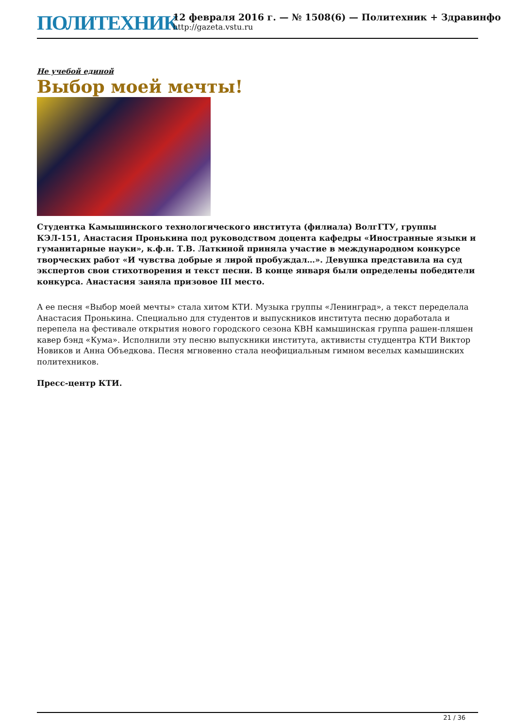ПОЛИТЕХНИК
12 февраля 2016 г. — № 1508(6) — Политехник + Здравинфо
http://gazeta.vstu.ru
Не учебой единой
Выбор моей мечты!
Студентка Камышинского технологического института (филиала) ВолгГТУ, группы КЭЛ-151, Анастасия Пронькина под руководством доцента кафедры «Иностранные языки и гуманитарные науки», к.ф.н. Т.В. Латкиной приняла участие в международном конкурсе творческих работ «И чувства добрые я лирой пробуждал…». Девушка представила на суд экспертов свои стихотворения и текст песни. В конце января были определены победители конкурса. Анастасия заняла призовое III место.
А ее песня «Выбор моей мечты» стала хитом КТИ. Музыка группы «Ленинград», а текст переделала Анастасия Пронькина. Специально для студентов и выпускников института песню доработала и перепела на фестивале открытия нового городского сезона КВН камышинская группа рашен-пляшен кавер бэнд «Кума». Исполнили эту песню выпускники института, активисты студцентра КТИ Виктор Новиков и Анна Объедкова. Песня мгновенно стала неофициальным гимном веселых камышинских политехников.
Пресс-центр КТИ.
21 / 36